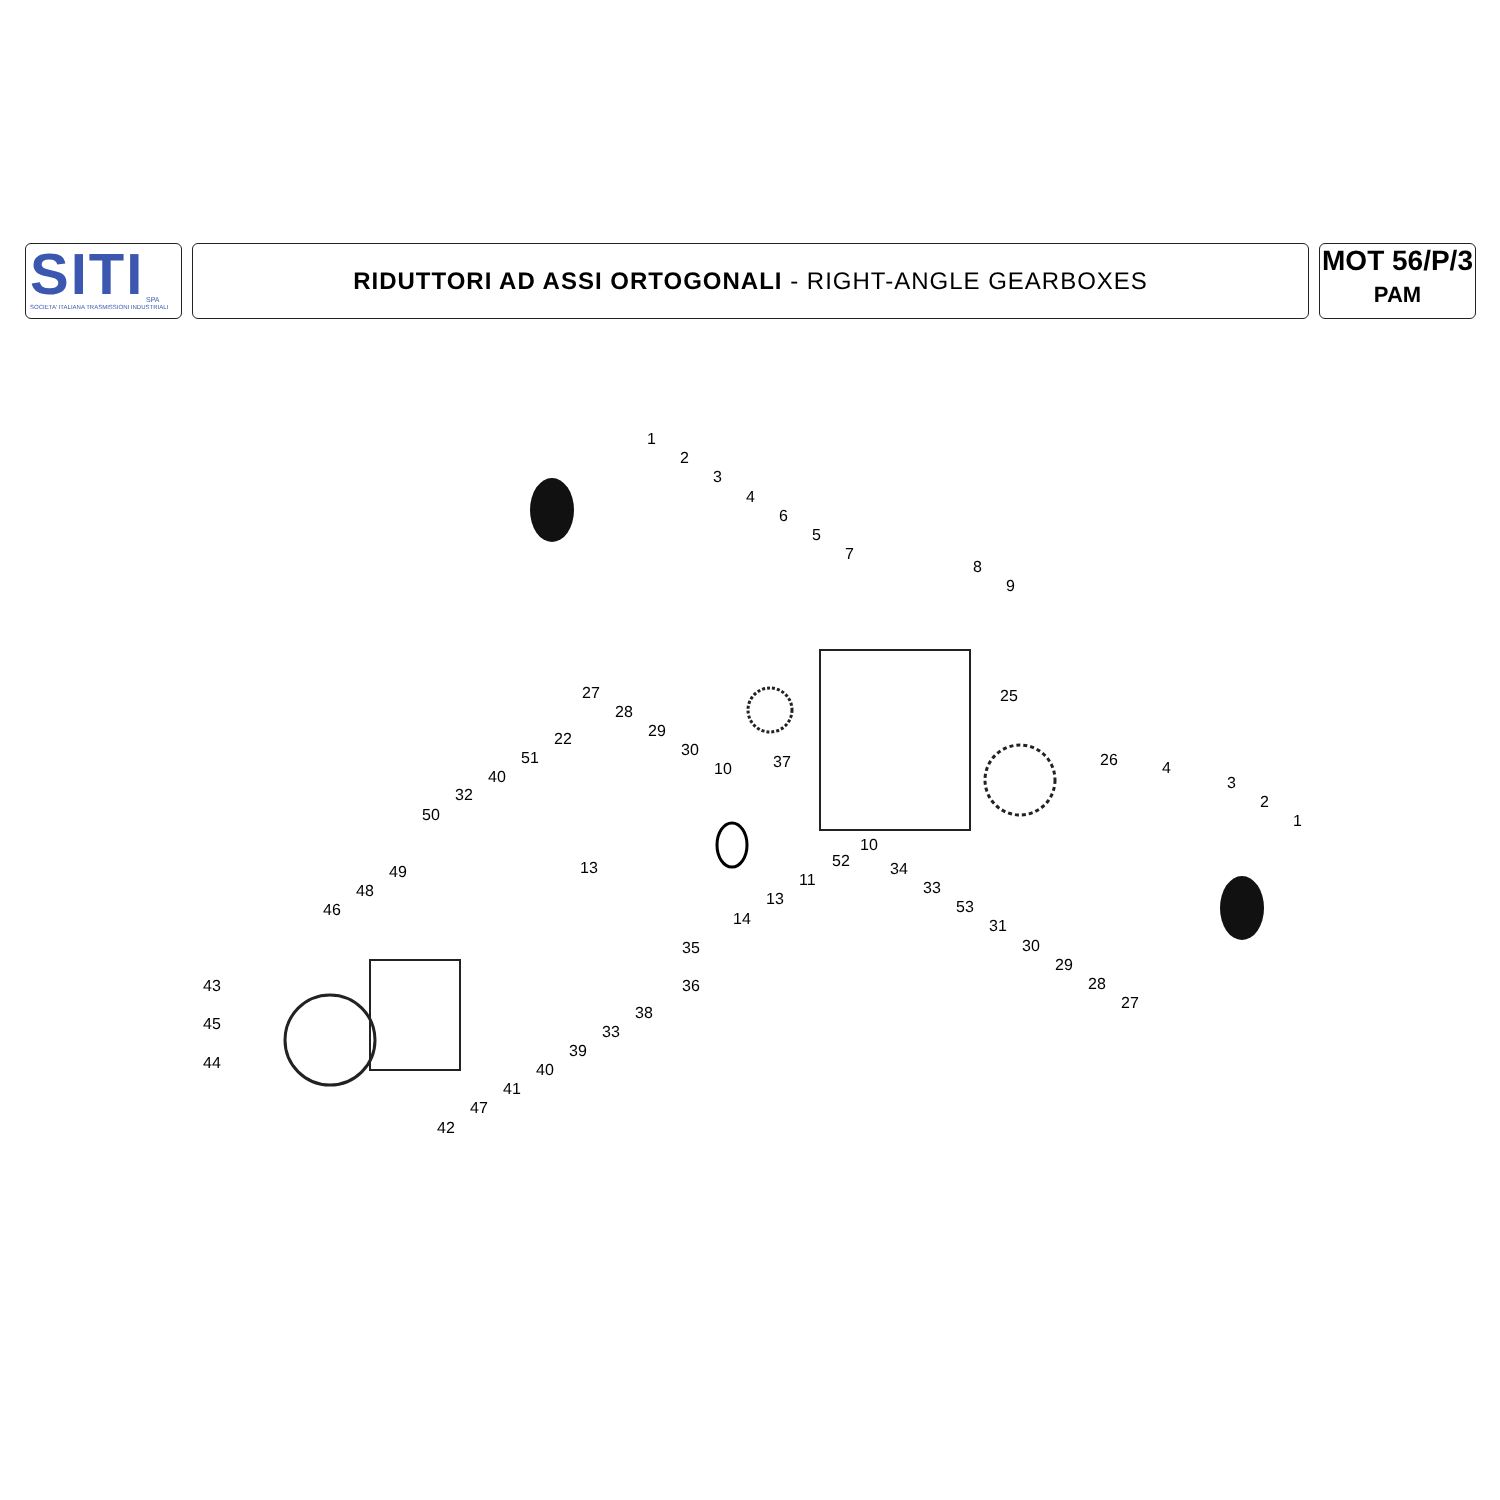SITI
SPA
SOCIETA' ITALIANA TRASMISSIONI INDUSTRIALI
RIDUTTORI AD ASSI ORTOGONALI - RIGHT-ANGLE GEARBOXES
MOT 56/P/3
PAM
1
2
3
4
6
5
7
8
9
27
28
29
30
10 37
25
22
51
40
32
50
26 4
3
2
1
10
52
11
13
14
13 34
33
53
31
30
29
28
27
49
48
46
43
45
44
35
36
38
33
39
40
41
47
42